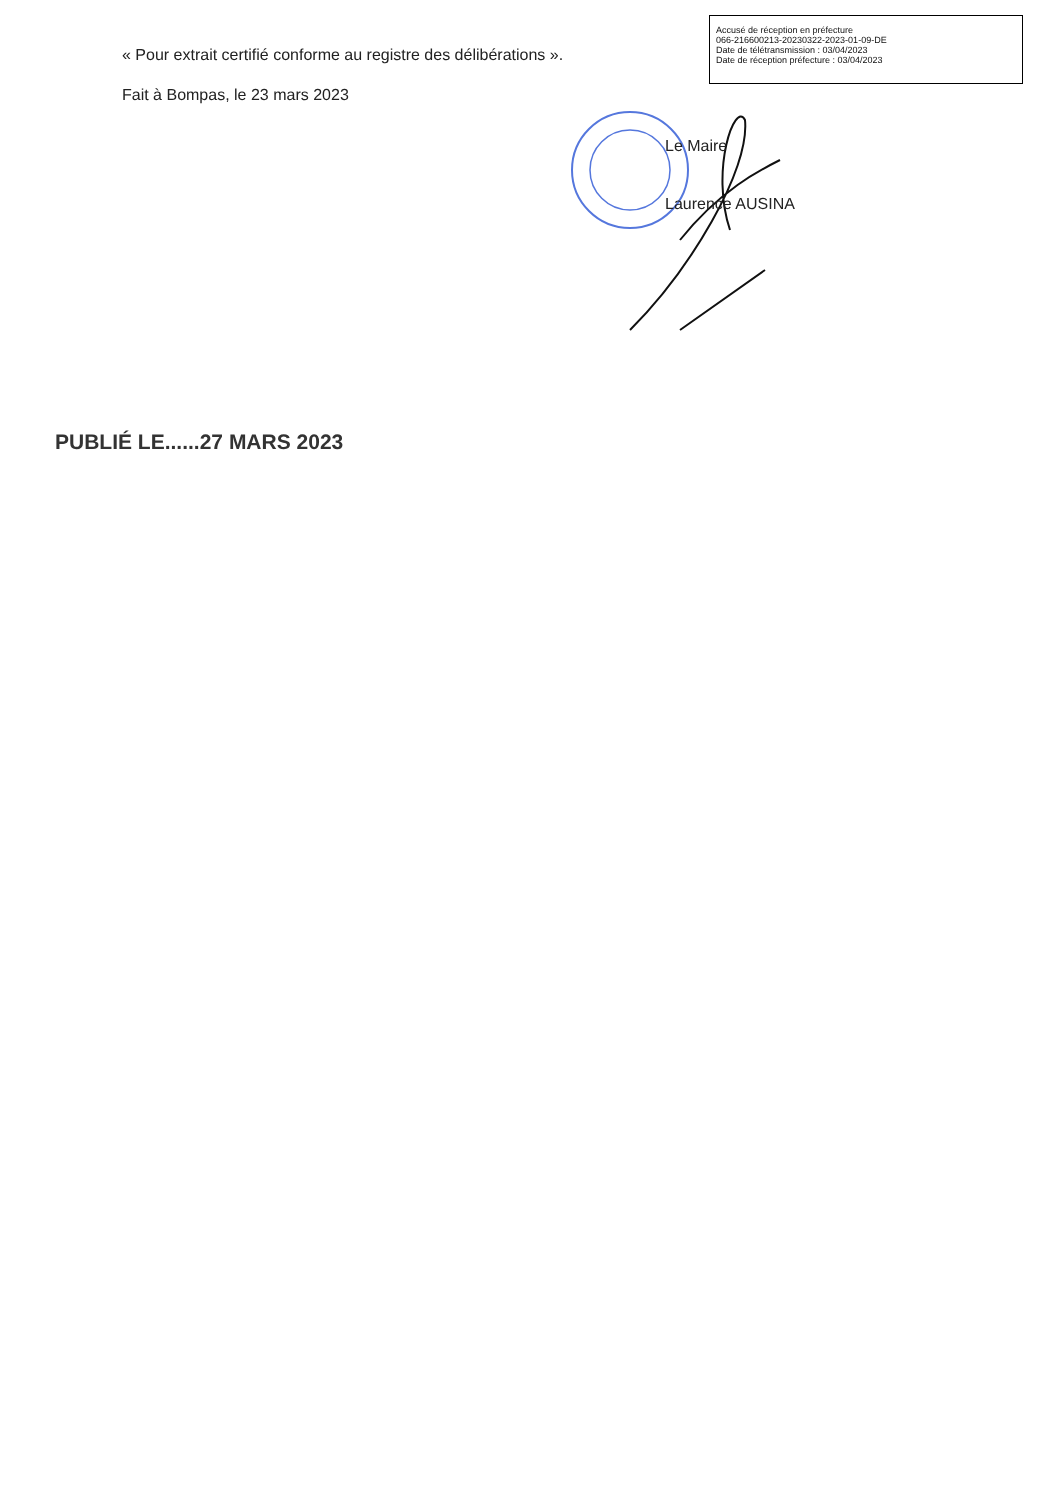Accusé de réception en préfecture
066-216600213-20230322-2023-01-09-DE
Date de télétransmission : 03/04/2023
Date de réception préfecture : 03/04/2023
« Pour extrait certifié conforme au registre des délibérations ».
Fait à Bompas, le 23 mars 2023
Le Maire
Laurence AUSINA
PUBLIÉ LE......27 MARS 2023